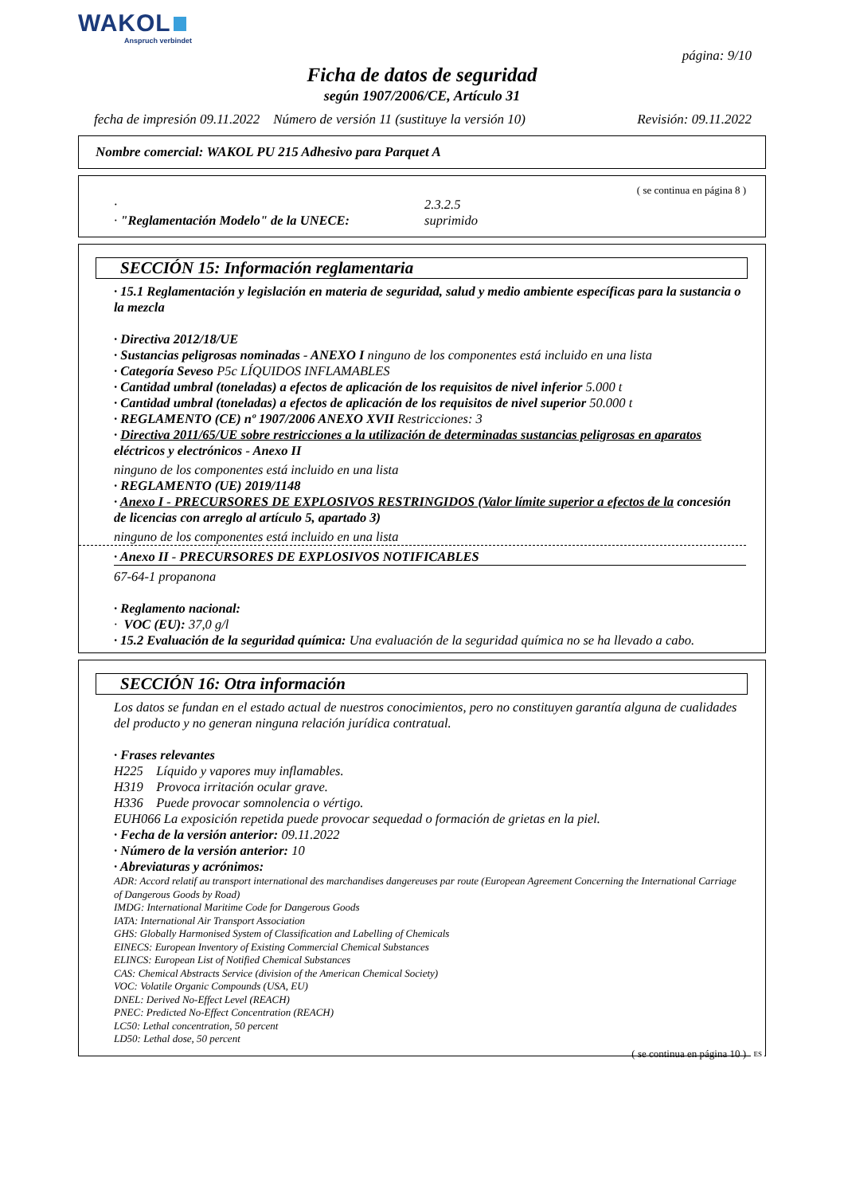WAKOL
Anspruch verbindet
página: 9/10
Ficha de datos de seguridad
según 1907/2006/CE, Artículo 31
fecha de impresión 09.11.2022 Número de versión 11 (sustituye la versión 10) Revisión: 09.11.2022
Nombre comercial: WAKOL PU 215 Adhesivo para Parquet A
( se continua en página 8 )
·
· "Reglamentación Modelo" de la UNECE:
2.3.2.5
suprimido
SECCIÓN 15: Información reglamentaria
· 15.1 Reglamentación y legislación en materia de seguridad, salud y medio ambiente específicas para la sustancia o la mezcla
· Directiva 2012/18/UE
· Sustancias peligrosas nominadas - ANEXO I ninguno de los componentes está incluido en una lista
· Categoría Seveso P5c LÍQUIDOS INFLAMABLES
· Cantidad umbral (toneladas) a efectos de aplicación de los requisitos de nivel inferior 5.000 t
· Cantidad umbral (toneladas) a efectos de aplicación de los requisitos de nivel superior 50.000 t
· REGLAMENTO (CE) nº 1907/2006 ANEXO XVII Restricciones: 3
· Directiva 2011/65/UE sobre restricciones a la utilización de determinadas sustancias peligrosas en aparatos eléctricos y electrónicos - Anexo II
ninguno de los componentes está incluido en una lista
· REGLAMENTO (UE) 2019/1148
· Anexo I - PRECURSORES DE EXPLOSIVOS RESTRINGIDOS (Valor límite superior a efectos de la concesión de licencias con arreglo al artículo 5, apartado 3)
ninguno de los componentes está incluido en una lista
· Anexo II - PRECURSORES DE EXPLOSIVOS NOTIFICABLES
67-64-1 propanona
· Reglamento nacional:
· VOC (EU): 37,0 g/l
· 15.2 Evaluación de la seguridad química: Una evaluación de la seguridad química no se ha llevado a cabo.
SECCIÓN 16: Otra información
Los datos se fundan en el estado actual de nuestros conocimientos, pero no constituyen garantía alguna de cualidades del producto y no generan ninguna relación jurídica contratual.
· Frases relevantes
H225 Líquido y vapores muy inflamables.
H319 Provoca irritación ocular grave.
H336 Puede provocar somnolencia o vértigo.
EUH066 La exposición repetida puede provocar sequedad o formación de grietas en la piel.
· Fecha de la versión anterior: 09.11.2022
· Número de la versión anterior: 10
· Abreviaturas y acrónimos:
ADR: Accord relatif au transport international des marchandises dangereuses par route (European Agreement Concerning the International Carriage of Dangerous Goods by Road)
IMDG: International Maritime Code for Dangerous Goods
IATA: International Air Transport Association
GHS: Globally Harmonised System of Classification and Labelling of Chemicals
EINECS: European Inventory of Existing Commercial Chemical Substances
ELINCS: European List of Notified Chemical Substances
CAS: Chemical Abstracts Service (division of the American Chemical Society)
VOC: Volatile Organic Compounds (USA, EU)
DNEL: Derived No-Effect Level (REACH)
PNEC: Predicted No-Effect Concentration (REACH)
LC50: Lethal concentration, 50 percent
LD50: Lethal dose, 50 percent
( se continua en página 10 )
ES